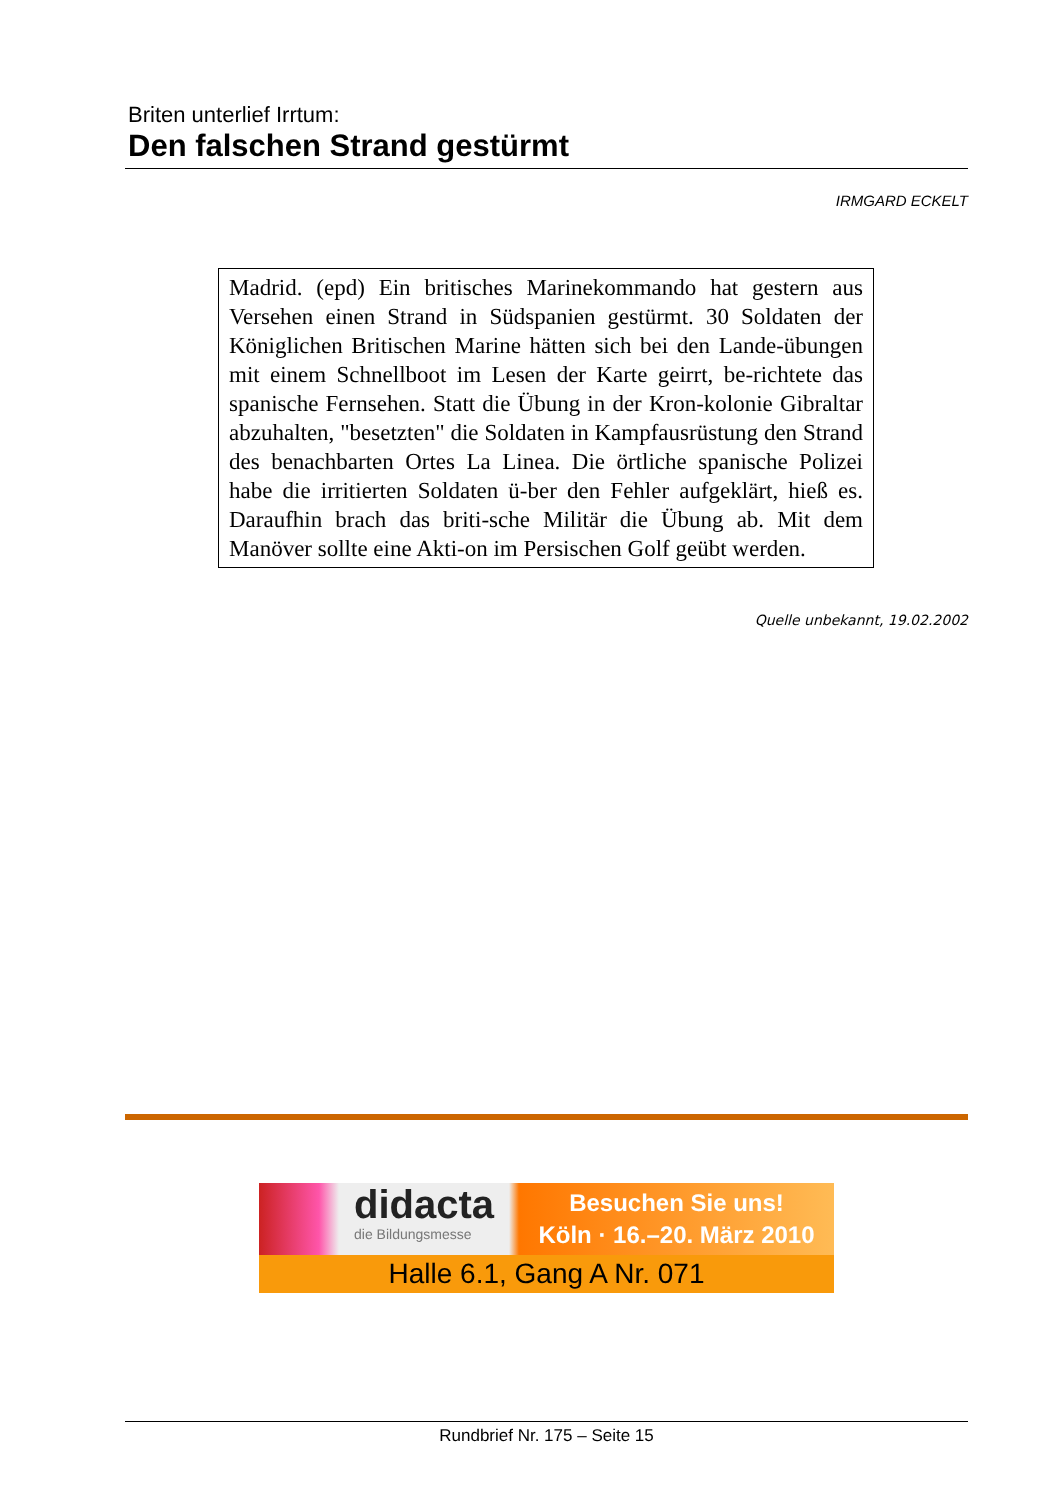Briten unterlief Irrtum:
Den falschen Strand gestürmt
IRMGARD ECKELT
Madrid. (epd) Ein britisches Marinekommando hat gestern aus Versehen einen Strand in Südspanien gestürmt. 30 Soldaten der Königlichen Britischen Marine hätten sich bei den Lande-übungen mit einem Schnellboot im Lesen der Karte geirrt, be-richtete das spanische Fernsehen. Statt die Übung in der Kron-kolonie Gibraltar abzuhalten, "besetzten" die Soldaten in Kampfausrüstung den Strand des benachbarten Ortes La Linea. Die örtliche spanische Polizei habe die irritierten Soldaten ü-ber den Fehler aufgeklärt, hieß es. Daraufhin brach das briti-sche Militär die Übung ab. Mit dem Manöver sollte eine Akti-on im Persischen Golf geübt werden.
Quelle unbekannt, 19.02.2002
didacta
die Bildungsmesse
Besuchen Sie uns!
Köln · 16.–20. März 2010
Halle 6.1, Gang A Nr. 071
Rundbrief Nr. 175 – Seite 15